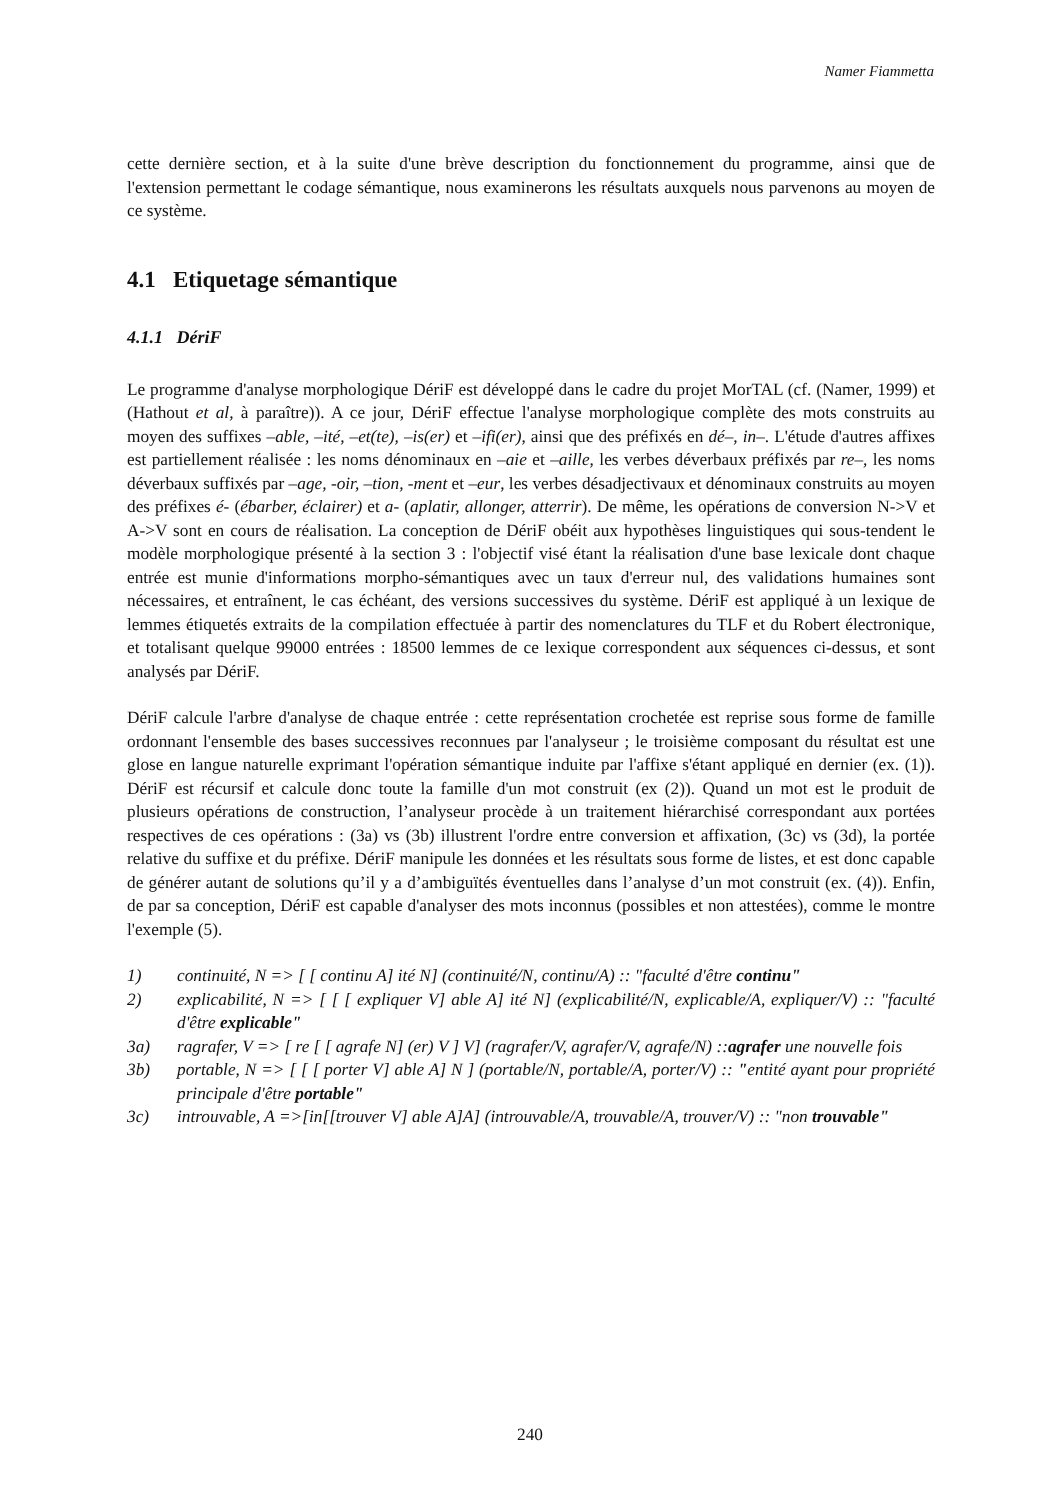Namer Fiammetta
cette dernière section, et à la suite d'une brève description du fonctionnement du programme, ainsi que de l'extension permettant le codage sémantique, nous examinerons les résultats auxquels nous parvenons au moyen de ce système.
4.1 Etiquetage sémantique
4.1.1 DériF
Le programme d'analyse morphologique DériF est développé dans le cadre du projet MorTAL (cf. (Namer, 1999) et (Hathout et al, à paraître)). A ce jour, DériF effectue l'analyse morphologique complète des mots construits au moyen des suffixes –able, –ité, –et(te), –is(er) et –ifi(er), ainsi que des préfixés en dé–, in–. L'étude d'autres affixes est partiellement réalisée : les noms dénominaux en –aie et –aille, les verbes déverbaux préfixés par re–, les noms déverbaux suffixés par –age, -oir, –tion, -ment et –eur, les verbes désadjectivaux et dénominaux construits au moyen des préfixes é- (ébarber, éclairer) et a- (aplatir, allonger, atterrir). De même, les opérations de conversion N->V et A->V sont en cours de réalisation. La conception de DériF obéit aux hypothèses linguistiques qui sous-tendent le modèle morphologique présenté à la section 3 : l'objectif visé étant la réalisation d'une base lexicale dont chaque entrée est munie d'informations morpho-sémantiques avec un taux d'erreur nul, des validations humaines sont nécessaires, et entraînent, le cas échéant, des versions successives du système. DériF est appliqué à un lexique de lemmes étiquetés extraits de la compilation effectuée à partir des nomenclatures du TLF et du Robert électronique, et totalisant quelque 99000 entrées : 18500 lemmes de ce lexique correspondent aux séquences ci-dessus, et sont analysés par DériF.
DériF calcule l'arbre d'analyse de chaque entrée : cette représentation crochetée est reprise sous forme de famille ordonnant l'ensemble des bases successives reconnues par l'analyseur ; le troisième composant du résultat est une glose en langue naturelle exprimant l'opération sémantique induite par l'affixe s'étant appliqué en dernier (ex. (1)). DériF est récursif et calcule donc toute la famille d'un mot construit (ex (2)). Quand un mot est le produit de plusieurs opérations de construction, l’analyseur procède à un traitement hiérarchisé correspondant aux portées respectives de ces opérations : (3a) vs (3b) illustrent l'ordre entre conversion et affixation, (3c) vs (3d), la portée relative du suffixe et du préfixe. DériF manipule les données et les résultats sous forme de listes, et est donc capable de générer autant de solutions qu’il y a d’ambiguïtés éventuelles dans l’analyse d’un mot construit (ex. (4)). Enfin, de par sa conception, DériF est capable d'analyser des mots inconnus (possibles et non attestées), comme le montre l'exemple (5).
1) continuité, N => [ [ continu A] ité N] (continuité/N, continu/A) :: "faculté d'être continu"
2) explicabilité, N => [ [ [ expliquer V] able A] ité N] (explicabilité/N, explicable/A, expliquer/V) :: "faculté d'être explicable"
3a) ragrafer, V => [ re [ [ agrafe N] (er) V ] V] (ragrafer/V, agrafer/V, agrafe/N) ::agrafer une nouvelle fois
3b) portable, N => [ [ [ porter V] able A] N ] (portable/N, portable/A, porter/V) :: "entité ayant pour propriété principale d'être portable"
3c) introuvable, A =>[in[[trouver V] able A]A] (introuvable/A, trouvable/A, trouver/V) :: "non trouvable"
240